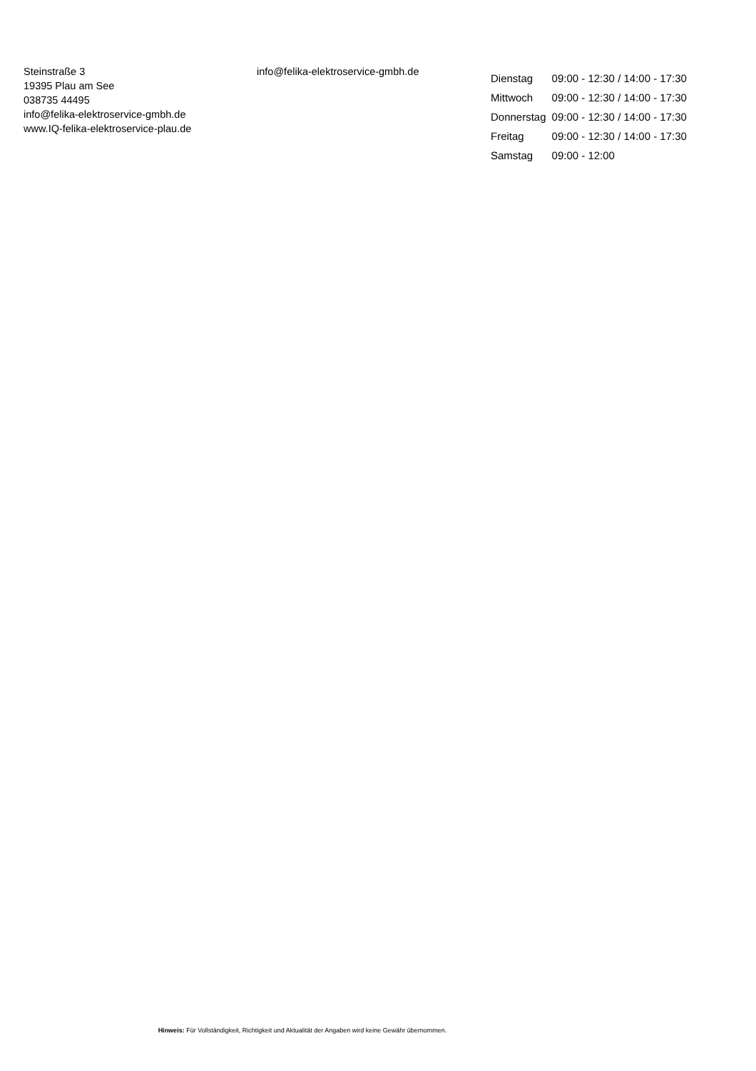Steinstraße 3
19395 Plau am See
038735 44495
info@felika-elektroservice-gmbh.de
www.IQ-felika-elektroservice-plau.de
info@felika-elektroservice-gmbh.de
| Dienstag | 09:00 - 12:30 / 14:00 - 17:30 |
| Mittwoch | 09:00 - 12:30 / 14:00 - 17:30 |
| Donnerstag | 09:00 - 12:30 / 14:00 - 17:30 |
| Freitag | 09:00 - 12:30 / 14:00 - 17:30 |
| Samstag | 09:00 - 12:00 |
Hinweis: Für Vollständigkeit, Richtigkeit und Aktualität der Angaben wird keine Gewähr übernommen.